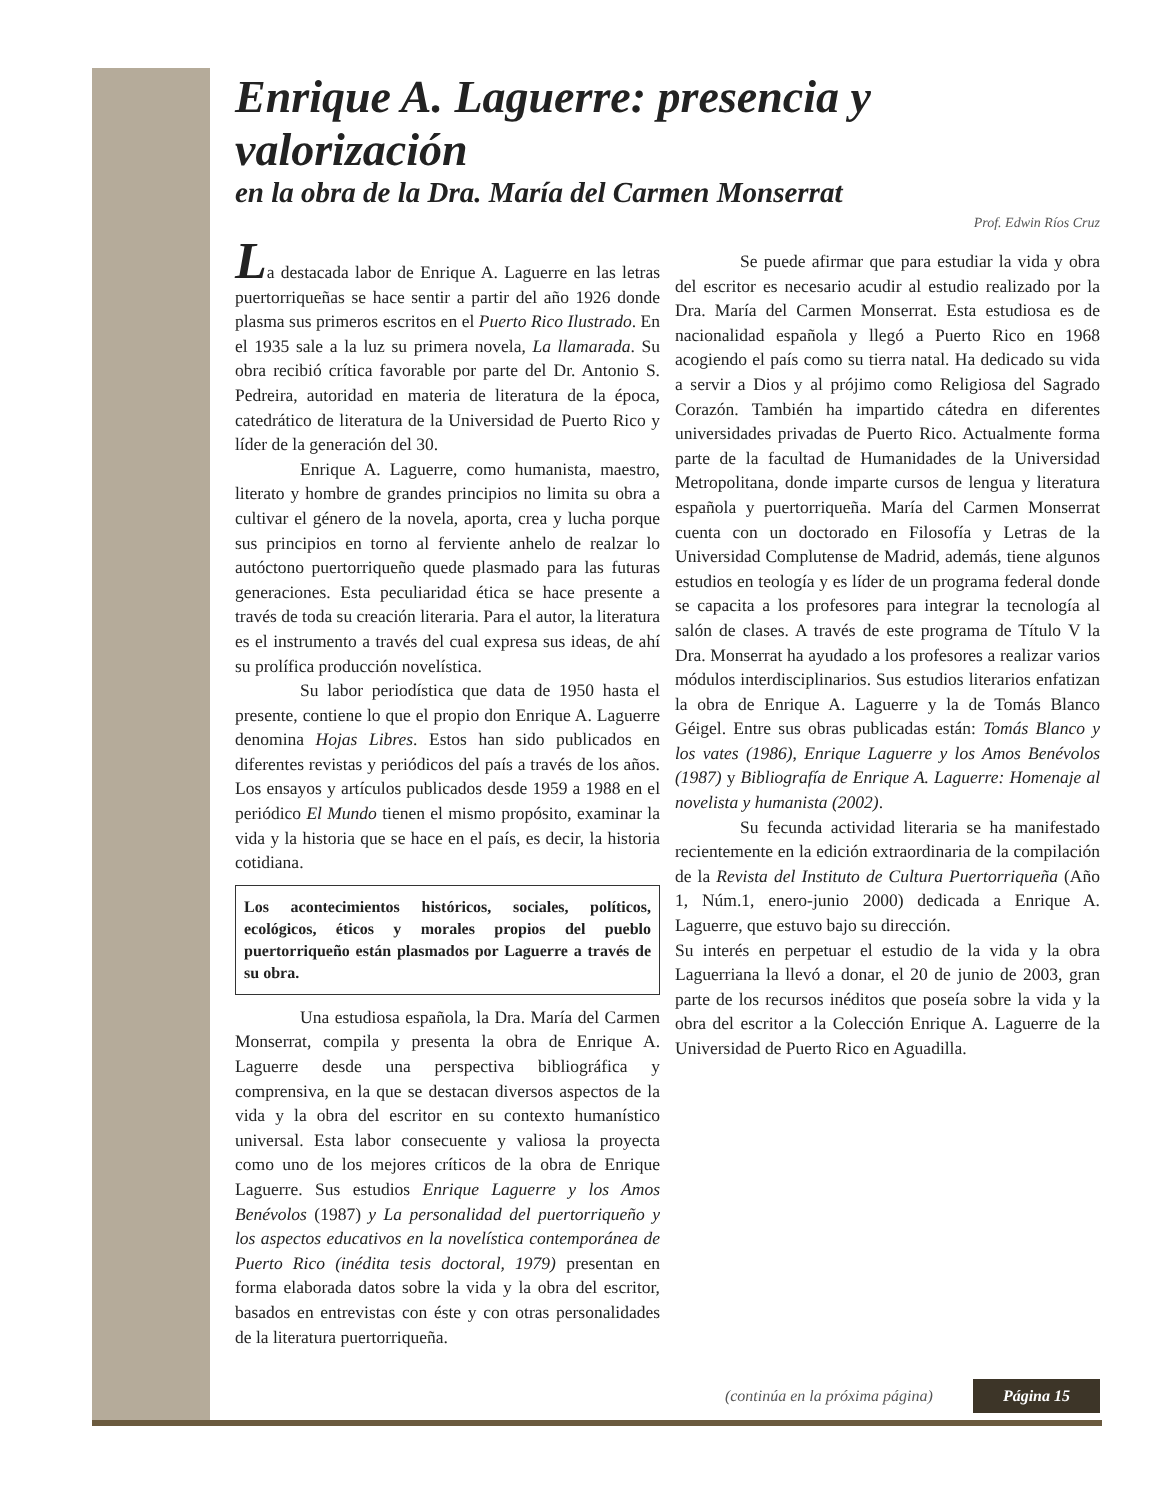Enrique A. Laguerre: presencia y valorización
en la obra de la Dra. María del Carmen Monserrat
Prof. Edwin Ríos Cruz
La destacada labor de Enrique A. Laguerre en las letras puertorriqueñas se hace sentir a partir del año 1926 donde plasma sus primeros escritos en el Puerto Rico Ilustrado. En el 1935 sale a la luz su primera novela, La llamarada. Su obra recibió crítica favorable por parte del Dr. Antonio S. Pedreira, autoridad en materia de literatura de la época, catedrático de literatura de la Universidad de Puerto Rico y líder de la generación del 30.
Enrique A. Laguerre, como humanista, maestro, literato y hombre de grandes principios no limita su obra a cultivar el género de la novela, aporta, crea y lucha porque sus principios en torno al ferviente anhelo de realzar lo autóctono puertorriqueño quede plasmado para las futuras generaciones. Esta peculiaridad ética se hace presente a través de toda su creación literaria. Para el autor, la literatura es el instrumento a través del cual expresa sus ideas, de ahí su prolífica producción novelística.
Su labor periodística que data de 1950 hasta el presente, contiene lo que el propio don Enrique A. Laguerre denomina Hojas Libres. Estos han sido publicados en diferentes revistas y periódicos del país a través de los años. Los ensayos y artículos publicados desde 1959 a 1988 en el periódico El Mundo tienen el mismo propósito, examinar la vida y la historia que se hace en el país, es decir, la historia cotidiana.
Los acontecimientos históricos, sociales, políticos, ecológicos, éticos y morales propios del pueblo puertorriqueño están plasmados por Laguerre a través de su obra.
Una estudiosa española, la Dra. María del Carmen Monserrat, compila y presenta la obra de Enrique A. Laguerre desde una perspectiva bibliográfica y comprensiva, en la que se destacan diversos aspectos de la vida y la obra del escritor en su contexto humanístico universal. Esta labor consecuente y valiosa la proyecta como uno de los mejores críticos de la obra de Enrique Laguerre. Sus estudios Enrique Laguerre y los Amos Benévolos (1987) y La personalidad del puertorriqueño y los aspectos educativos en la novelística contemporánea de Puerto Rico (inédita tesis doctoral, 1979) presentan en forma elaborada datos sobre la vida y la obra del escritor, basados en entrevistas con éste y con otras personalidades de la literatura puertorriqueña.
Se puede afirmar que para estudiar la vida y obra del escritor es necesario acudir al estudio realizado por la Dra. María del Carmen Monserrat. Esta estudiosa es de nacionalidad española y llegó a Puerto Rico en 1968 acogiendo el país como su tierra natal. Ha dedicado su vida a servir a Dios y al prójimo como Religiosa del Sagrado Corazón. También ha impartido cátedra en diferentes universidades privadas de Puerto Rico. Actualmente forma parte de la facultad de Humanidades de la Universidad Metropolitana, donde imparte cursos de lengua y literatura española y puertorriqueña. María del Carmen Monserrat cuenta con un doctorado en Filosofía y Letras de la Universidad Complutense de Madrid, además, tiene algunos estudios en teología y es líder de un programa federal donde se capacita a los profesores para integrar la tecnología al salón de clases. A través de este programa de Título V la Dra. Monserrat ha ayudado a los profesores a realizar varios módulos interdisciplinarios. Sus estudios literarios enfatizan la obra de Enrique A. Laguerre y la de Tomás Blanco Géigel. Entre sus obras publicadas están: Tomás Blanco y los vates (1986), Enrique Laguerre y los Amos Benévolos (1987) y Bibliografía de Enrique A. Laguerre: Homenaje al novelista y humanista (2002).
Su fecunda actividad literaria se ha manifestado recientemente en la edición extraordinaria de la compilación de la Revista del Instituto de Cultura Puertorriqueña (Año 1, Núm.1, enero-junio 2000) dedicada a Enrique A. Laguerre, que estuvo bajo su dirección.
Su interés en perpetuar el estudio de la vida y la obra Laguerriana la llevó a donar, el 20 de junio de 2003, gran parte de los recursos inéditos que poseía sobre la vida y la obra del escritor a la Colección Enrique A. Laguerre de la Universidad de Puerto Rico en Aguadilla.
(continúa en la próxima página) Página 15